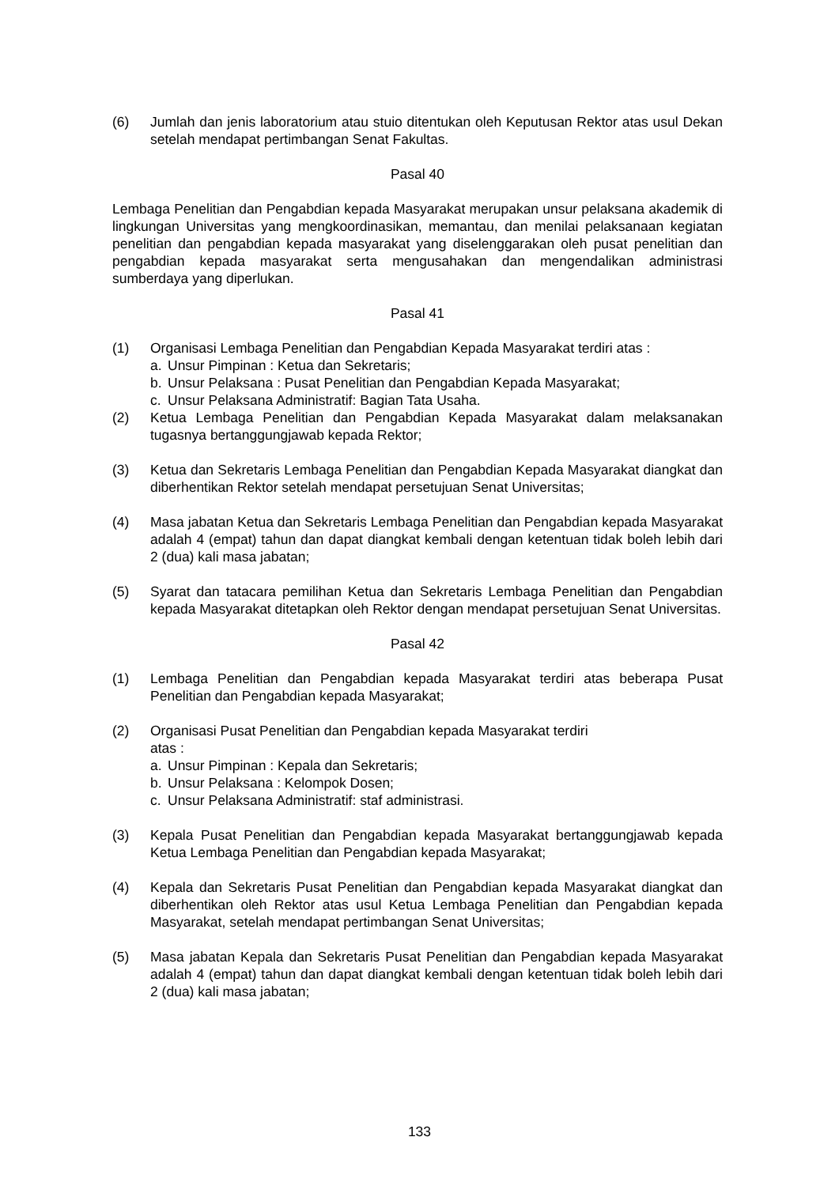(6) Jumlah dan jenis laboratorium atau stuio ditentukan oleh Keputusan Rektor atas usul Dekan setelah mendapat pertimbangan Senat Fakultas.
Pasal 40
Lembaga Penelitian dan Pengabdian kepada Masyarakat merupakan unsur pelaksana akademik di lingkungan Universitas yang mengkoordinasikan, memantau, dan menilai pelaksanaan kegiatan penelitian dan pengabdian kepada masyarakat yang diselenggarakan oleh pusat penelitian dan pengabdian kepada masyarakat serta mengusahakan dan mengendalikan administrasi sumberdaya yang diperlukan.
Pasal 41
(1) Organisasi Lembaga Penelitian dan Pengabdian Kepada Masyarakat terdiri atas :
a. Unsur Pimpinan : Ketua dan Sekretaris;
b. Unsur Pelaksana : Pusat Penelitian dan Pengabdian Kepada Masyarakat;
c. Unsur Pelaksana Administratif: Bagian Tata Usaha.
(2) Ketua Lembaga Penelitian dan Pengabdian Kepada Masyarakat dalam melaksanakan tugasnya bertanggungjawab kepada Rektor;
(3) Ketua dan Sekretaris Lembaga Penelitian dan Pengabdian Kepada Masyarakat diangkat dan diberhentikan Rektor setelah mendapat persetujuan Senat Universitas;
(4) Masa jabatan Ketua dan Sekretaris Lembaga Penelitian dan Pengabdian kepada Masyarakat adalah 4 (empat) tahun dan dapat diangkat kembali dengan ketentuan tidak boleh lebih dari 2 (dua) kali masa jabatan;
(5) Syarat dan tatacara pemilihan Ketua dan Sekretaris Lembaga Penelitian dan Pengabdian kepada Masyarakat ditetapkan oleh Rektor dengan mendapat persetujuan Senat Universitas.
Pasal 42
(1) Lembaga Penelitian dan Pengabdian kepada Masyarakat terdiri atas beberapa Pusat Penelitian dan Pengabdian kepada Masyarakat;
(2) Organisasi Pusat Penelitian dan Pengabdian kepada Masyarakat terdiri
atas :
a. Unsur Pimpinan : Kepala dan Sekretaris;
b. Unsur Pelaksana : Kelompok Dosen;
c. Unsur Pelaksana Administratif: staf administrasi.
(3) Kepala Pusat Penelitian dan Pengabdian kepada Masyarakat bertanggungjawab kepada Ketua Lembaga Penelitian dan Pengabdian kepada Masyarakat;
(4) Kepala dan Sekretaris Pusat Penelitian dan Pengabdian kepada Masyarakat diangkat dan diberhentikan oleh Rektor atas usul Ketua Lembaga Penelitian dan Pengabdian kepada Masyarakat, setelah mendapat pertimbangan Senat Universitas;
(5) Masa jabatan Kepala dan Sekretaris Pusat Penelitian dan Pengabdian kepada Masyarakat adalah 4 (empat) tahun dan dapat diangkat kembali dengan ketentuan tidak boleh lebih dari 2 (dua) kali masa jabatan;
133